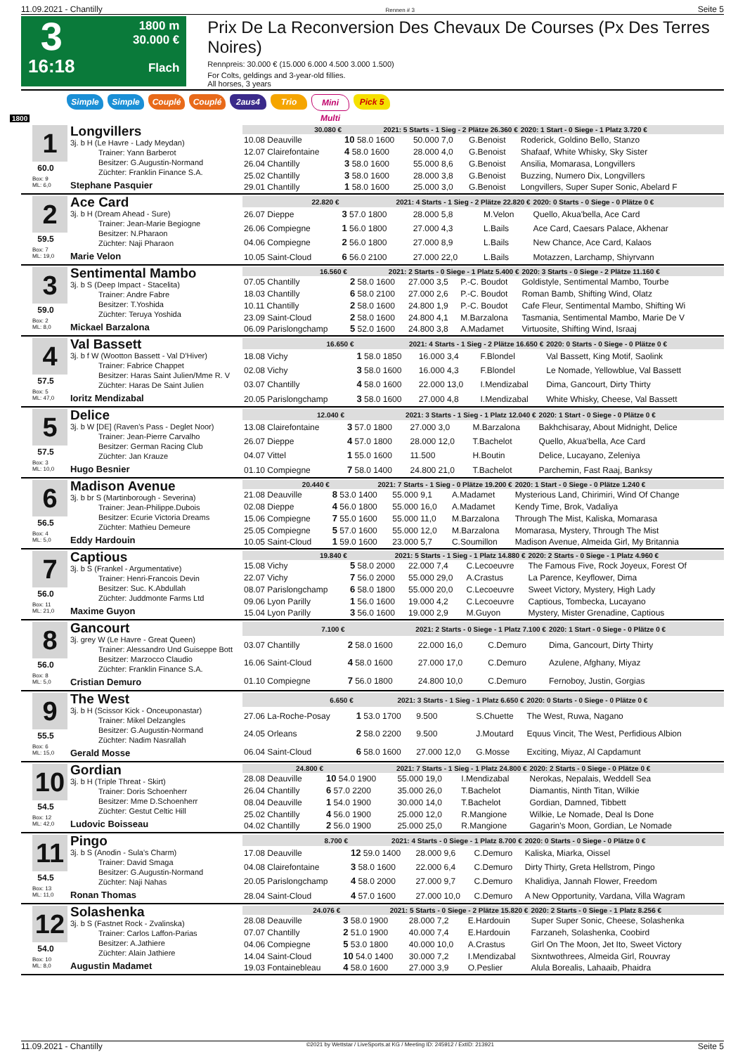11.09.2021 - Chantilly Rennen # 3 Seite 5
3
16:18
1800 m
30.000 €
Flach
Prix De La Reconversion Des Chevaux De Courses (Px Des Terres Noires)
Rennpreis: 30.000 € (15.000 6.000 4.500 3.000 1.500)
For Colts, geldings and 3-year-old fillies.
All horses, 3 years
Simple Simple Couplé Couplé 2aus4 Trio Mini Multi Pick 5
1800
1
60.0
Box: 9
ML: 6,0
Longvillers
3j. b H (Le Havre - Lady Meydan)
Trainer: Yann Barberot
Besitzer: G.Augustin-Normand
Züchter: Franklin Finance S.A.
Stephane Pasquier
| 30.080 € | 2021: 5 Starts - 1 Sieg - 2 Plätze 26.360 € | | | 2020: 1 Start - 0 Siege - 1 Platz 3.720 € |
| --- | --- | --- | --- | --- |
| 10.08 Deauville | 10 58.0 1600 | 50.000 7,0 | G.Benoist | Roderick, Goldino Bello, Stanzo |
| 12.07 Clairefontaine | 4 58.0 1600 | 28.000 4,0 | G.Benoist | Shafaaf, White Whisky, Sky Sister |
| 26.04 Chantilly | 3 58.0 1600 | 55.000 8,6 | G.Benoist | Ansilia, Momarasa, Longvillers |
| 25.02 Chantilly | 3 58.0 1600 | 28.000 3,8 | G.Benoist | Buzzing, Numero Dix, Longvillers |
| 29.01 Chantilly | 1 58.0 1600 | 25.000 3,0 | G.Benoist | Longvillers, Super Super Sonic, Abelard F |
2
59.5
Box: 7
ML: 19,0
Ace Card
3j. b H (Dream Ahead - Sure)
Trainer: Jean-Marie Begiogne
Besitzer: N.Pharaon
Züchter: Naji Pharaon
Marie Velon
| 22.820 € | 2021: 4 Starts - 1 Sieg - 2 Plätze 22.820 € | | | 2020: 0 Starts - 0 Siege - 0 Plätze 0 € |
| --- | --- | --- | --- | --- |
| 26.07 Dieppe | 3 57.0 1800 | 28.000 5,8 | M.Velon | Quello, Akua'bella, Ace Card |
| 26.06 Compiegne | 1 56.0 1800 | 27.000 4,3 | L.Bails | Ace Card, Caesars Palace, Akhenar |
| 04.06 Compiegne | 2 56.0 1800 | 27.000 8,9 | L.Bails | New Chance, Ace Card, Kalaos |
| 10.05 Saint-Cloud | 6 56.0 2100 | 27.000 22,0 | L.Bails | Motazzen, Larchamp, Shiyrvann |
3
59.0
Box: 2
ML: 8,0
Sentimental Mambo
3j. b S (Deep Impact - Stacelita)
Trainer: Andre Fabre
Besitzer: T.Yoshida
Züchter: Teruya Yoshida
Mickael Barzalona
| 16.560 € | 2021: 2 Starts - 0 Siege - 1 Platz 5.400 € | | | 2020: 3 Starts - 0 Siege - 2 Plätze 11.160 € |
| --- | --- | --- | --- | --- |
| 07.05 Chantilly | 2 58.0 1600 | 27.000 3,5 | P.-C. Boudot | Goldistyle, Sentimental Mambo, Tourbe |
| 18.03 Chantilly | 6 58.0 2100 | 27.000 2,6 | P.-C. Boudot | Roman Bamb, Shifting Wind, Olatz |
| 10.11 Chantilly | 2 58.0 1600 | 24.800 1,9 | P.-C. Boudot | Cafe Fleur, Sentimental Mambo, Shifting Wi |
| 23.09 Saint-Cloud | 2 58.0 1600 | 24.800 4,1 | M.Barzalona | Tasmania, Sentimental Mambo, Marie De V |
| 06.09 Parislongchamp | 5 52.0 1600 | 24.800 3,8 | A.Madamet | Virtuosite, Shifting Wind, Israaj |
4
57.5
Box: 5
ML: 47,0
Val Bassett
3j. b f W (Wootton Bassett - Val D'Hiver)
Trainer: Fabrice Chappet
Besitzer: Haras Saint Julien/Mme R. V
Züchter: Haras De Saint Julien
Ioritz Mendizabal
| 16.650 € | 2021: 4 Starts - 1 Sieg - 2 Plätze 16.650 € | | | 2020: 0 Starts - 0 Siege - 0 Plätze 0 € |
| --- | --- | --- | --- | --- |
| 18.08 Vichy | 1 58.0 1850 | 16.000 3,4 | F.Blondel | Val Bassett, King Motif, Saolink |
| 02.08 Vichy | 3 58.0 1600 | 16.000 4,3 | F.Blondel | Le Nomade, Yellowblue, Val Bassett |
| 03.07 Chantilly | 4 58.0 1600 | 22.000 13,0 | I.Mendizabal | Dima, Gancourt, Dirty Thirty |
| 20.05 Parislongchamp | 3 58.0 1600 | 27.000 4,8 | I.Mendizabal | White Whisky, Cheese, Val Bassett |
5
57.5
Box: 3
ML: 10,0
Delice
3j. b W [DE] (Raven's Pass - Deglet Noor)
Trainer: Jean-Pierre Carvalho
Besitzer: German Racing Club
Züchter: Jan Krauze
Hugo Besnier
| 12.040 € | 2021: 3 Starts - 1 Sieg - 1 Platz 12.040 € | | | 2020: 1 Start - 0 Siege - 0 Plätze 0 € |
| --- | --- | --- | --- | --- |
| 13.08 Clairefontaine | 3 57.0 1800 | 27.000 3,0 | M.Barzalona | Bakhchisaray, About Midnight, Delice |
| 26.07 Dieppe | 4 57.0 1800 | 28.000 12,0 | T.Bachelot | Quello, Akua'bella, Ace Card |
| 04.07 Vittel | 1 55.0 1600 | 11.500 | H.Boutin | Delice, Lucayano, Zeleniya |
| 01.10 Compiegne | 7 58.0 1400 | 24.800 21,0 | T.Bachelot | Parchemin, Fast Raaj, Banksy |
6
56.5
Box: 4
ML: 5,0
Madison Avenue
3j. b br S (Martinborough - Severina)
Trainer: Jean-Philippe.Dubois
Besitzer: Ecurie Victoria Dreams
Züchter: Mathieu Demeure
Eddy Hardouin
| 20.440 € | 2021: 7 Starts - 1 Sieg - 0 Plätze 19.200 € | | | 2020: 1 Start - 0 Siege - 0 Plätze 1.240 € |
| --- | --- | --- | --- | --- |
| 21.08 Deauville | 8 53.0 1400 | 55.000 9,1 | A.Madamet | Mysterious Land, Chirimiri, Wind Of Change |
| 02.08 Dieppe | 4 56.0 1800 | 55.000 16,0 | A.Madamet | Kendy Time, Brok, Vadaliya |
| 15.06 Compiegne | 7 55.0 1600 | 55.000 11,0 | M.Barzalona | Through The Mist, Kaliska, Momarasa |
| 25.05 Compiegne | 5 57.0 1600 | 55.000 12,0 | M.Barzalona | Momarasa, Mystery, Through The Mist |
| 10.05 Saint-Cloud | 1 59.0 1600 | 23.000 5,7 | C.Soumillon | Madison Avenue, Almeida Girl, My Britannia |
7
56.0
Box: 11
ML: 21,0
Captious
3j. b S (Frankel - Argumentative)
Trainer: Henri-Francois Devin
Besitzer: Suc. K.Abdullah
Züchter: Juddmonte Farms Ltd
Maxime Guyon
| 19.840 € | 2021: 5 Starts - 1 Sieg - 1 Platz 14.880 € | | | 2020: 2 Starts - 0 Siege - 1 Platz 4.960 € |
| --- | --- | --- | --- | --- |
| 15.08 Vichy | 5 58.0 2000 | 22.000 7,4 | C.Lecoeuvre | The Famous Five, Rock Joyeux, Forest Of |
| 22.07 Vichy | 7 56.0 2000 | 55.000 29,0 | A.Crastus | La Parence, Keyflower, Dima |
| 08.07 Parislongchamp | 6 58.0 1800 | 55.000 20,0 | C.Lecoeuvre | Sweet Victory, Mystery, High Lady |
| 09.06 Lyon Parilly | 1 56.0 1600 | 19.000 4,2 | C.Lecoeuvre | Captious, Tombecka, Lucayano |
| 15.04 Lyon Parilly | 3 56.0 1600 | 19.000 2,9 | M.Guyon | Mystery, Mister Grenadine, Captious |
8
56.0
Box: 8
ML: 5,0
Gancourt
3j. grey W (Le Havre - Great Queen)
Trainer: Alessandro Und Guiseppe Bott
Besitzer: Marzocco Claudio
Züchter: Franklin Finance S.A.
Cristian Demuro
| 7.100 € | 2021: 2 Starts - 0 Siege - 1 Platz 7.100 € | | | 2020: 1 Start - 0 Siege - 0 Plätze 0 € |
| --- | --- | --- | --- | --- |
| 03.07 Chantilly | 2 58.0 1600 | 22.000 16,0 | C.Demuro | Dima, Gancourt, Dirty Thirty |
| 16.06 Saint-Cloud | 4 58.0 1600 | 27.000 17,0 | C.Demuro | Azulene, Afghany, Miyaz |
| 01.10 Compiegne | 7 56.0 1800 | 24.800 10,0 | C.Demuro | Fernoboy, Justin, Gorgias |
9
55.5
Box: 6
ML: 15,0
The West
3j. b H (Scissor Kick - Onceuponastar)
Trainer: Mikel Delzangles
Besitzer: G.Augustin-Normand
Züchter: Nadim Nasrallah
Gerald Mosse
| 6.650 € | 2021: 3 Starts - 1 Sieg - 1 Platz 6.650 € | | | 2020: 0 Starts - 0 Siege - 0 Plätze 0 € |
| --- | --- | --- | --- | --- |
| 27.06 La-Roche-Posay | 1 53.0 1700 | 9.500 | S.Chuette | The West, Ruwa, Nagano |
| 24.05 Orleans | 2 58.0 2200 | 9.500 | J.Moutard | Equus Vincit, The West, Perfidious Albion |
| 06.04 Saint-Cloud | 6 58.0 1600 | 27.000 12,0 | G.Mosse | Exciting, Miyaz, Al Capdamunt |
10
54.5
Box: 12
ML: 42,0
Gordian
3j. b H (Triple Threat - Skirt)
Trainer: Doris Schoenherr
Besitzer: Mme D.Schoenherr
Züchter: Gestut Celtic Hill
Ludovic Boisseau
| 24.800 € | 2021: 7 Starts - 1 Sieg - 1 Platz 24.800 € | | | 2020: 2 Starts - 0 Siege - 0 Plätze 0 € |
| --- | --- | --- | --- | --- |
| 28.08 Deauville | 10 54.0 1900 | 55.000 19,0 | I.Mendizabal | Nerokas, Nepalais, Weddell Sea |
| 26.04 Chantilly | 6 57.0 2200 | 35.000 26,0 | T.Bachelot | Diamantis, Ninth Titan, Wilkie |
| 08.04 Deauville | 1 54.0 1900 | 30.000 14,0 | T.Bachelot | Gordian, Damned, Tibbett |
| 25.02 Chantilly | 4 56.0 1900 | 25.000 12,0 | R.Mangione | Wilkie, Le Nomade, Deal Is Done |
| 04.02 Chantilly | 2 56.0 1900 | 25.000 25,0 | R.Mangione | Gagarin's Moon, Gordian, Le Nomade |
11
54.5
Box: 13
ML: 11,0
Pingo
3j. b S (Anodin - Sula's Charm)
Trainer: David Smaga
Besitzer: G.Augustin-Normand
Züchter: Naji Nahas
Ronan Thomas
| 8.700 € | 2021: 4 Starts - 0 Siege - 1 Platz 8.700 € | | | 2020: 0 Starts - 0 Siege - 0 Plätze 0 € |
| --- | --- | --- | --- | --- |
| 17.08 Deauville | 12 59.0 1400 | 28.000 9,6 | C.Demuro | Kaliska, Miarka, Oissel |
| 04.08 Clairefontaine | 3 58.0 1600 | 22.000 6,4 | C.Demuro | Dirty Thirty, Greta Hellstrom, Pingo |
| 20.05 Parislongchamp | 4 58.0 2000 | 27.000 9,7 | C.Demuro | Khalidiya, Jannah Flower, Freedom |
| 28.04 Saint-Cloud | 4 57.0 1600 | 27.000 10,0 | C.Demuro | A New Opportunity, Vardana, Villa Wagram |
12
54.0
Box: 10
ML: 8,0
Solashenka
3j. b S (Fastnet Rock - Zvalinska)
Trainer: Carlos Laffon-Parias
Besitzer: A.Jathiere
Züchter: Alain Jathiere
Augustin Madamet
| 24.076 € | 2021: 5 Starts - 0 Siege - 2 Plätze 15.820 € | | | 2020: 2 Starts - 0 Siege - 1 Platz 8.256 € |
| --- | --- | --- | --- | --- |
| 28.08 Deauville | 3 58.0 1900 | 28.000 7,2 | E.Hardouin | Super Super Sonic, Cheese, Solashenka |
| 07.07 Chantilly | 2 51.0 1900 | 40.000 7,4 | E.Hardouin | Farzaneh, Solashenka, Coobird |
| 04.06 Compiegne | 5 53.0 1800 | 40.000 10,0 | A.Crastus | Girl On The Moon, Jet Ito, Sweet Victory |
| 14.04 Saint-Cloud | 10 54.0 1400 | 30.000 7,2 | I.Mendizabal | Sixntwothrees, Almeida Girl, Rouvray |
| 19.03 Fontainebleau | 4 58.0 1600 | 27.000 3,9 | O.Peslier | Alula Borealis, Lahaaib, Phaidra |
11.09.2021 - Chantilly ©2021 by Wettstar / LiveSports.at KG / Meeting ID: 245912 / ExtID: 213921 Seite 5